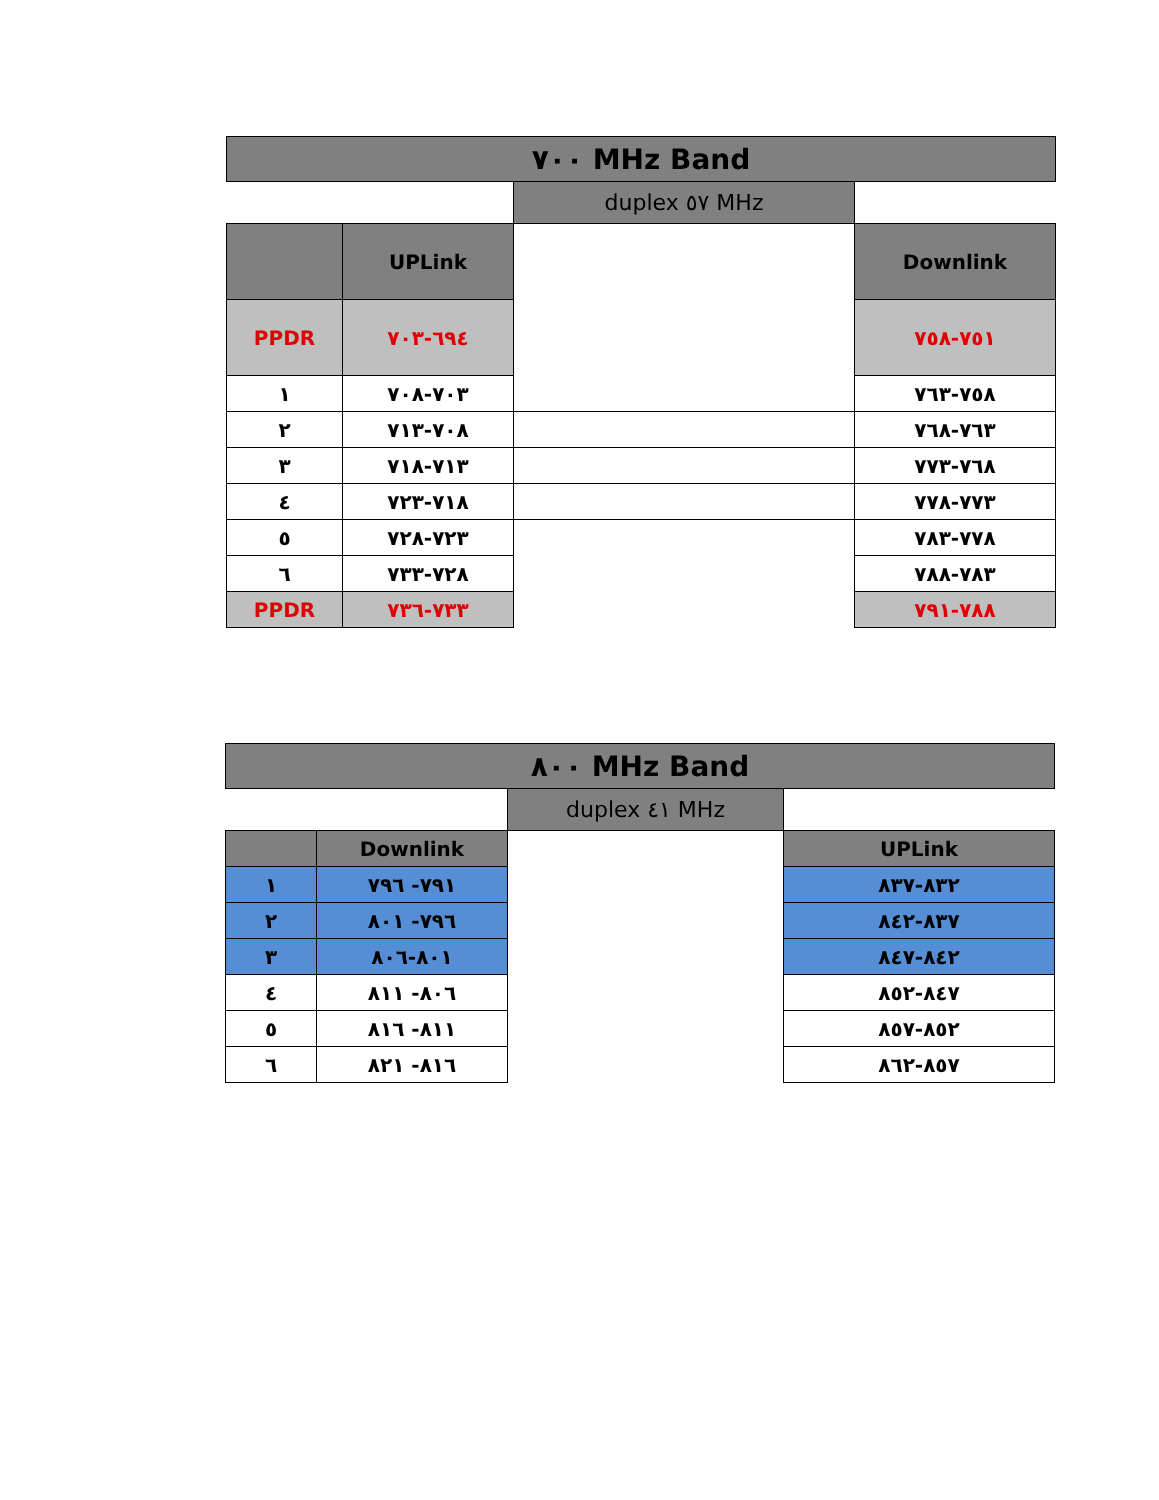| ٧٠٠ MHz Band | | | |
| | | duplex ٥٧ MHz | |
| | UPLink | | Downlink |
| PPDR | ٦٩٤-٧٠٣ | | ٧٥١-٧٥٨ |
| ١ | ٧٠٣-٧٠٨ | | ٧٥٨-٧٦٣ |
| ٢ | ٧٠٨-٧١٣ | | ٧٦٣-٧٦٨ |
| ٣ | ٧١٣-٧١٨ | | ٧٦٨-٧٧٣ |
| ٤ | ٧١٨-٧٢٣ | | ٧٧٣-٧٧٨ |
| ٥ | ٧٢٣-٧٢٨ | | ٧٧٨-٧٨٣ |
| ٦ | ٧٢٨-٧٣٣ | | ٧٨٣-٧٨٨ |
| PPDR | ٧٣٣-٧٣٦ | | ٧٨٨-٧٩١ |
| ٨٠٠ MHz Band | | | |
| | | duplex ٤١ MHz | |
| | Downlink | | UPLink |
| ١ | ٧٩١- ٧٩٦ | | ٨٣٢-٨٣٧ |
| ٢ | ٧٩٦- ٨٠١ | | ٨٣٧-٨٤٢ |
| ٣ | ٨٠١-٨٠٦ | | ٨٤٢-٨٤٧ |
| ٤ | ٨٠٦- ٨١١ | | ٨٤٧-٨٥٢ |
| ٥ | ٨١١- ٨١٦ | | ٨٥٢-٨٥٧ |
| ٦ | ٨١٦- ٨٢١ | | ٨٥٧-٨٦٢ |